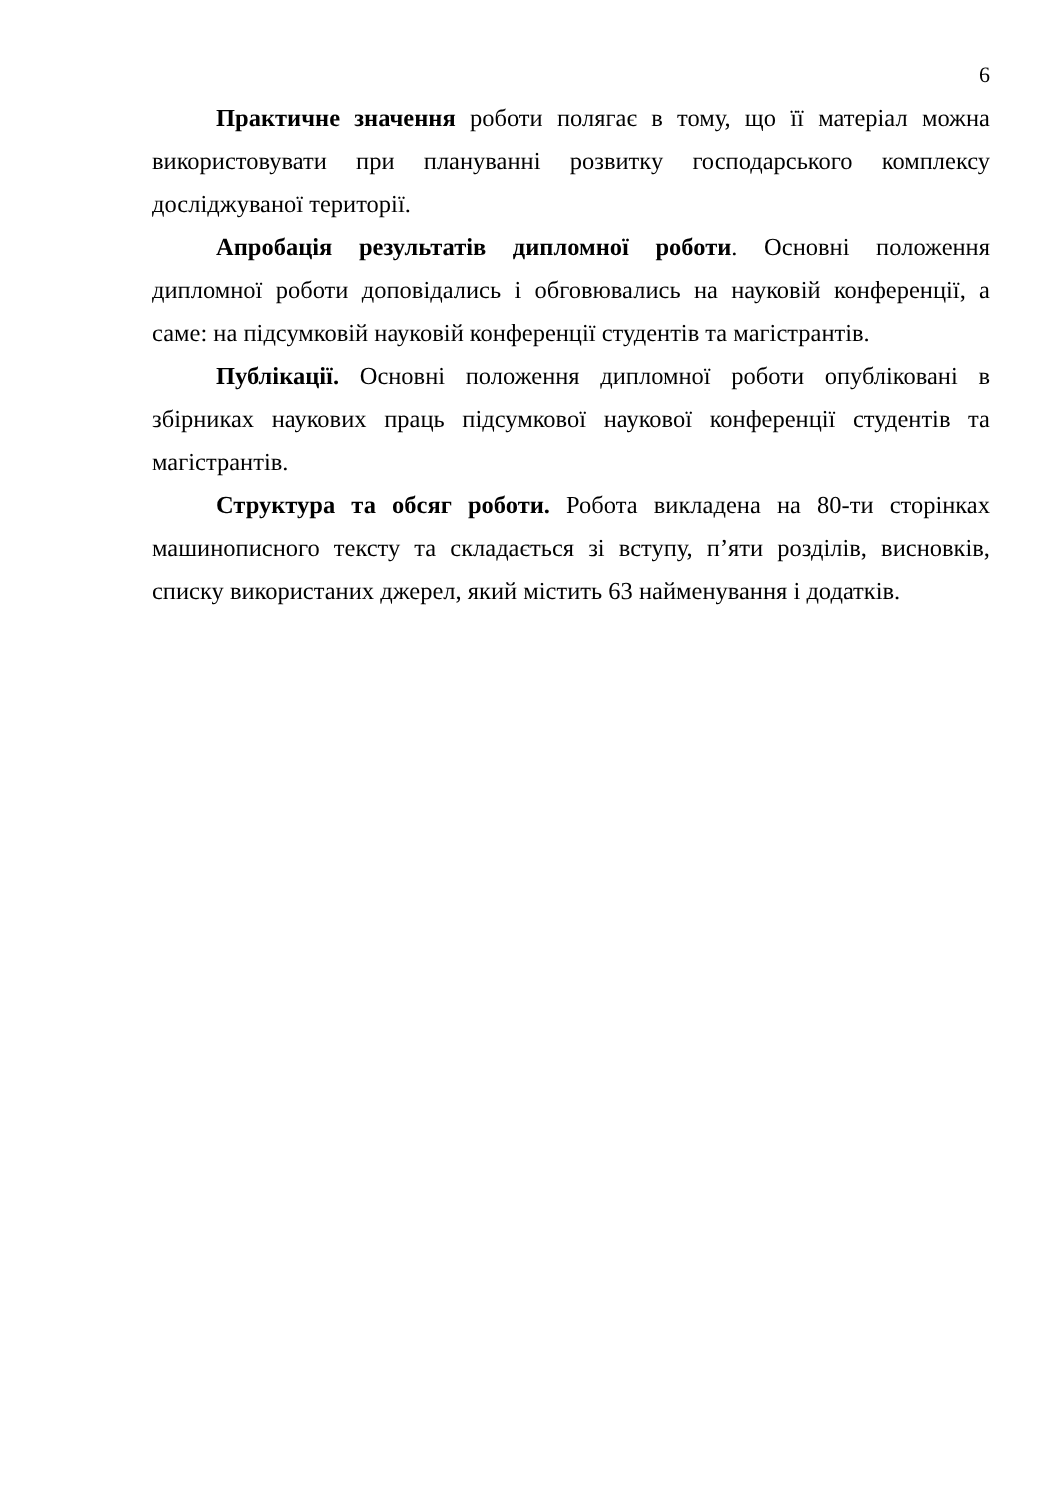6
Практичне значення роботи полягає в тому, що її матеріал можна використовувати при плануванні розвитку господарського комплексу досліджуваної території.
Апробація результатів дипломної роботи. Основні положення дипломної роботи доповідались і обговювались на науковій конференції, а саме: на підсумковій науковій конференції студентів та магістрантів.
Публікації. Основні положення дипломної роботи опубліковані в збірниках наукових праць підсумкової наукової конференції студентів та магістрантів.
Структура та обсяг роботи. Робота викладена на 80-ти сторінках машинописного тексту та складається зі вступу, п’яти розділів, висновків, списку використаних джерел, який містить 63 найменування і додатків.